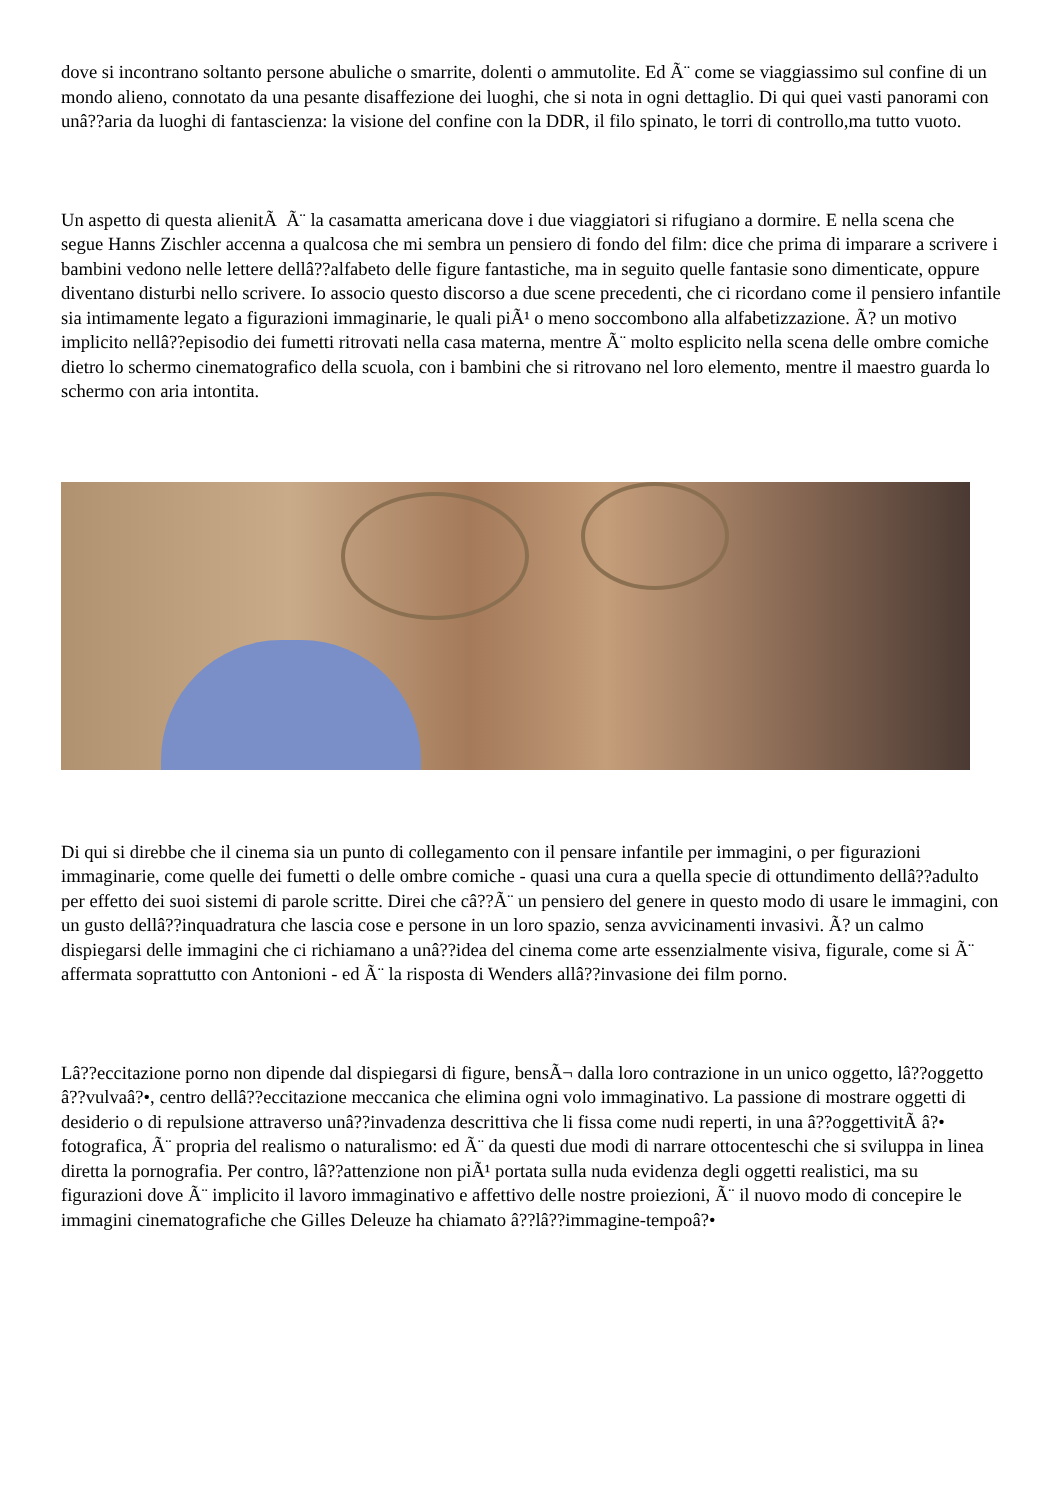dove si incontrano soltanto persone abuliche o smarrite, dolenti o ammutolite. Ed Ã¨ come se viaggiassimo sul confine di un mondo alieno, connotato da una pesante disaffezione dei luoghi, che si nota in ogni dettaglio. Di qui quei vasti panorami con unâ??aria da luoghi di fantascienza: la visione del confine con la DDR, il filo spinato, le torri di controllo,ma tutto vuoto.
Un aspetto di questa alienitÃ Ã¨ la casamatta americana dove i due viaggiatori si rifugiano a dormire. E nella scena che segue Hanns Zischler accenna a qualcosa che mi sembra un pensiero di fondo del film: dice che prima di imparare a scrivere i bambini vedono nelle lettere dellâ??alfabeto delle figure fantastiche, ma in seguito quelle fantasie sono dimenticate, oppure diventano disturbi nello scrivere. Io associo questo discorso a due scene precedenti, che ci ricordano come il pensiero infantile sia intimamente legato a figurazioni immaginarie, le quali piÃ¹ o meno soccombono alla alfabetizzazione. Ã? un motivo implicito nellâ??episodio dei fumetti ritrovati nella casa materna, mentre Ã¨ molto esplicito nella scena delle ombre comiche dietro lo schermo cinematografico della scuola, con i bambini che si ritrovano nel loro elemento, mentre il maestro guarda lo schermo con aria intontita.
Di qui si direbbe che il cinema sia un punto di collegamento con il pensare infantile per immagini, o per figurazioni immaginarie, come quelle dei fumetti o delle ombre comiche - quasi una cura a quella specie di ottundimento dellâ??adulto per effetto dei suoi sistemi di parole scritte. Direi che câ??Ã¨ un pensiero del genere in questo modo di usare le immagini, con un gusto dellâ??inquadratura che lascia cose e persone in un loro spazio, senza avvicinamenti invasivi. Ã? un calmo dispiegarsi delle immagini che ci richiamano a unâ??idea del cinema come arte essenzialmente visiva, figurale, come si Ã¨ affermata soprattutto con Antonioni - ed Ã¨ la risposta di Wenders allâ??invasione dei film porno.
Lâ??eccitazione porno non dipende dal dispiegarsi di figure, bensÃ¬ dalla loro contrazione in un unico oggetto, lâ??oggetto â??vulvaâ?•, centro dellâ??eccitazione meccanica che elimina ogni volo immaginativo. La passione di mostrare oggetti di desiderio o di repulsione attraverso unâ??invadenza descrittiva che li fissa come nudi reperti, in una â??oggettivitÃ â?• fotografica, Ã¨ propria del realismo o naturalismo: ed Ã¨ da questi due modi di narrare ottocenteschi che si sviluppa in linea diretta la pornografia. Per contro, lâ??attenzione non piÃ¹ portata sulla nuda evidenza degli oggetti realistici, ma su figurazioni dove Ã¨ implicito il lavoro immaginativo e affettivo delle nostre proiezioni, Ã¨ il nuovo modo di concepire le immagini cinematografiche che Gilles Deleuze ha chiamato â??lâ??immagine-tempoâ?•